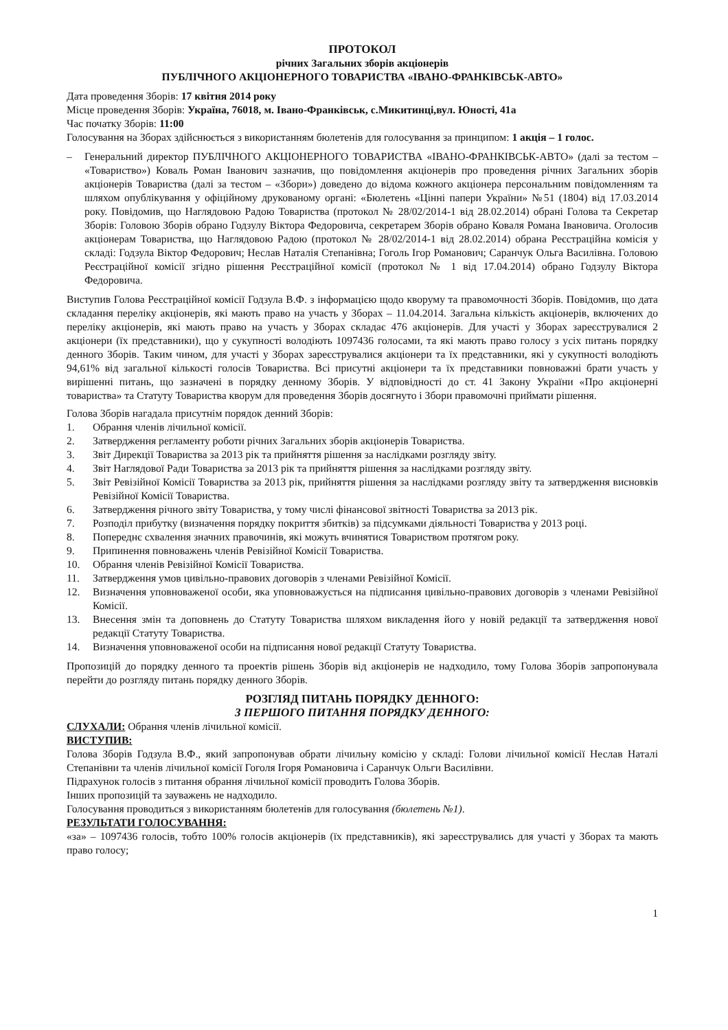ПРОТОКОЛ
річних Загальних зборів акціонерів
ПУБЛІЧНОГО АКЦІОНЕРНОГО ТОВАРИСТВА «ІВАНО-ФРАНКІВСЬК-АВТО»
Дата проведення Зборів: 17 квітня 2014 року
Місце проведення Зборів: Україна, 76018, м. Івано-Франківськ, с.Микитинці,вул. Юності, 41а
Час початку Зборів: 11:00
Голосування на Зборах здійснюється з використанням бюлетенів для голосування за принципом: 1 акція – 1 голос.
– Генеральний директор ПУБЛІЧНОГО АКЦІОНЕРНОГО ТОВАРИСТВА «ІВАНО-ФРАНКІВСЬК-АВТО» (далі за тестом – «Товариство») Коваль Роман Іванович зазначив, що повідомлення акціонерів про проведення річних Загальних зборів акціонерів Товариства (далі за тестом – «Збори») доведено до відома кожного акціонера персональним повідомленням та шляхом опублікування у офіційному друкованому органі: «Бюлетень «Цінні папери України» №51 (1804) від 17.03.2014 року. Повідомив, що Наглядовою Радою Товариства (протокол № 28/02/2014-1 від 28.02.2014) обрані Голова та Секретар Зборів: Головою Зборів обрано Годзулу Віктора Федоровича, секретарем Зборів обрано Коваля Романа Івановича. Оголосив акціонерам Товариства, що Наглядовою Радою (протокол № 28/02/2014-1 від 28.02.2014) обрана Реєстраційна комісія у складі: Годзула Віктор Федорович; Неслав Наталія Степанівна; Гоголь Ігор Романович; Саранчук Ольга Василівна. Головою Реєстраційної комісії згідно рішення Реєстраційної комісії (протокол № 1 від 17.04.2014) обрано Годзулу Віктора Федоровича.
Виступив Голова Реєстраційної комісії Годзула В.Ф. з інформацією щодо кворуму та правомочності Зборів. Повідомив, що дата складання переліку акціонерів, які мають право на участь у Зборах – 11.04.2014. Загальна кількість акціонерів, включених до переліку акціонерів, які мають право на участь у Зборах складає 476 акціонерів. Для участі у Зборах зареєструвалися 2 акціонери (їх представники), що у сукупності володіють 1097436 голосами, та які мають право голосу з усіх питань порядку денного Зборів. Таким чином, для участі у Зборах зареєструвалися акціонери та їх представники, які у сукупності володіють 94,61% від загальної кількості голосів Товариства. Всі присутні акціонери та їх представники повноважні брати участь у вирішенні питань, що зазначені в порядку денному Зборів. У відповідності до ст. 41 Закону України «Про акціонерні товариства» та Статуту Товариства кворум для проведення Зборів досягнуто і Збори правомочні приймати рішення.
Голова Зборів нагадала присутнім порядок денний Зборів:
1. Обрання членів лічильної комісії.
2. Затвердження регламенту роботи річних Загальних зборів акціонерів Товариства.
3. Звіт Дирекції Товариства за 2013 рік та прийняття рішення за наслідками розгляду звіту.
4. Звіт Наглядової Ради Товариства за 2013 рік та прийняття рішення за наслідками розгляду звіту.
5. Звіт Ревізійної Комісії Товариства за 2013 рік, прийняття рішення за наслідками розгляду звіту та затвердження висновків Ревізійної Комісії Товариства.
6. Затвердження річного звіту Товариства, у тому числі фінансової звітності Товариства за 2013 рік.
7. Розподіл прибутку (визначення порядку покриття збитків) за підсумками діяльності Товариства у 2013 році.
8. Попереднє схвалення значних правочинів, які можуть вчинятися Товариством протягом року.
9. Припинення повноважень членів Ревізійної Комісії Товариства.
10. Обрання членів Ревізійної Комісії Товариства.
11. Затвердження умов цивільно-правових договорів з членами Ревізійної Комісії.
12. Визначення уповноваженої особи, яка уповноважується на підписання цивільно-правових договорів з членами Ревізійної Комісії.
13. Внесення змін та доповнень до Статуту Товариства шляхом викладення його у новій редакції та затвердження нової редакції Статуту Товариства.
14. Визначення уповноваженої особи на підписання нової редакції Статуту Товариства.
Пропозицій до порядку денного та проектів рішень Зборів від акціонерів не надходило, тому Голова Зборів запропонувала перейти до розгляду питань порядку денного Зборів.
РОЗГЛЯД ПИТАНЬ ПОРЯДКУ ДЕННОГО:
З ПЕРШОГО ПИТАННЯ ПОРЯДКУ ДЕННОГО:
СЛУХАЛИ: Обрання членів лічильної комісії.
ВИСТУПИВ:
Голова Зборів Годзула В.Ф., який запропонував обрати лічильну комісію у складі: Голови лічильної комісії Неслав Наталі Степанівни та членів лічильної комісії Гоголя Ігоря Романовича і Саранчук Ольги Василівни.
Підрахунок голосів з питання обрання лічильної комісії проводить Голова Зборів.
Інших пропозицій та зауважень не надходило.
Голосування проводиться з використанням бюлетенів для голосування (бюлетень №1).
РЕЗУЛЬТАТИ ГОЛОСУВАННЯ:
«за» – 1097436 голосів, тобто 100% голосів акціонерів (їх представників), які зареєструвались для участі у Зборах та мають право голосу;
1